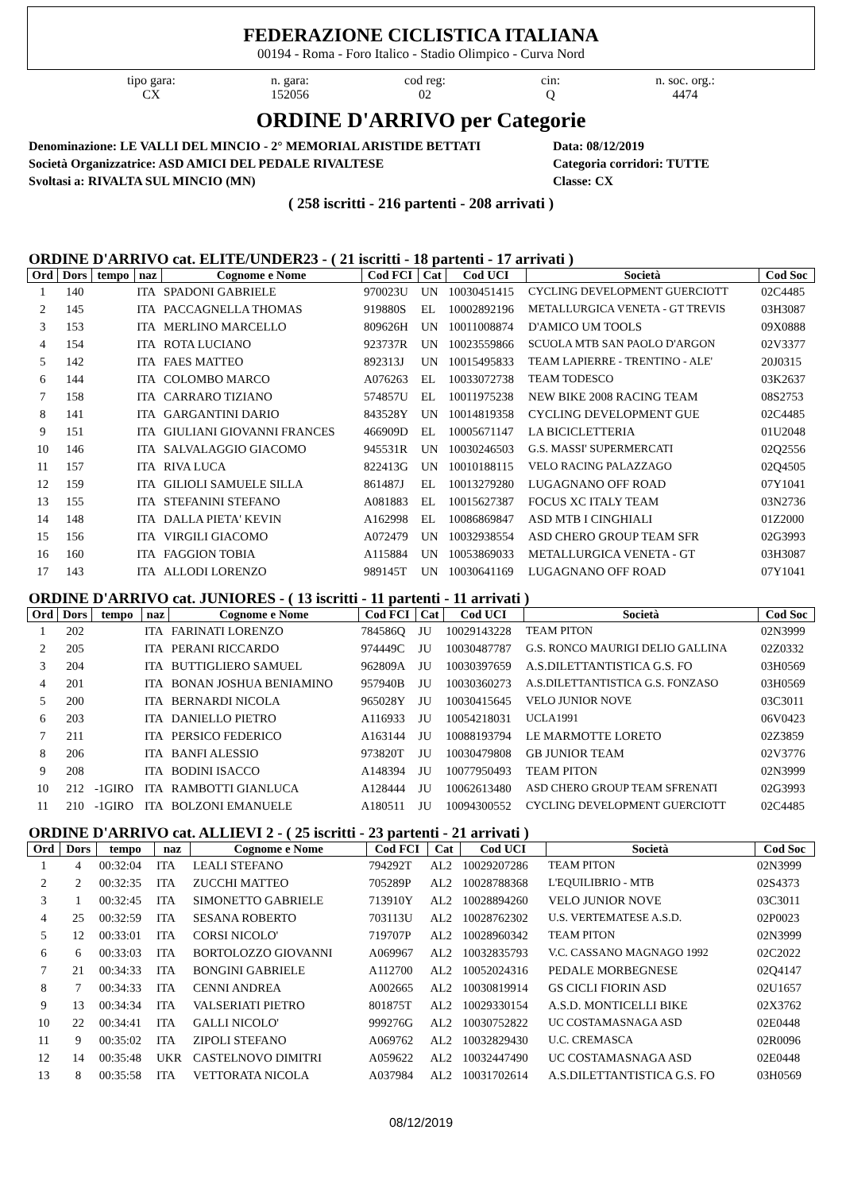FEDERAZIONE CICLISTICA ITALIANA
00194 - Roma - Foro Italico - Stadio Olimpico - Curva Nord
tipo gara:
CX
n. gara:
152056
cod reg:
02
cin:
Q
n. soc. org.:
4474
ORDINE D'ARRIVO per Categorie
Denominazione: LE VALLI DEL MINCIO - 2° MEMORIAL ARISTIDE BETTATI
Data: 08/12/2019
Società Organizzatrice: ASD AMICI DEL PEDALE RIVALTESE
Categoria corridori: TUTTE
Svoltasi a: RIVALTA SUL MINCIO (MN)
Classe: CX
( 258 iscritti - 216 partenti - 208 arrivati )
ORDINE D'ARRIVO cat. ELITE/UNDER23 - ( 21 iscritti - 18 partenti - 17 arrivati )
| Ord | Dors | tempo | naz | Cognome e Nome | Cod FCI | Cat | Cod UCI | Società | Cod Soc |
| --- | --- | --- | --- | --- | --- | --- | --- | --- | --- |
| 1 | 140 | | ITA | SPADONI GABRIELE | 970023U | UN | 10030451415 | CYCLING DEVELOPMENT GUERCIOTT | 02C4485 |
| 2 | 145 | | ITA | PACCAGNELLA THOMAS | 919880S | EL | 10002892196 | METALLURGICA VENETA - GT TREVIS | 03H3087 |
| 3 | 153 | | ITA | MERLINO MARCELLO | 809626H | UN | 10011008874 | D'AMICO UM TOOLS | 09X0888 |
| 4 | 154 | | ITA | ROTA LUCIANO | 923737R | UN | 10023559866 | SCUOLA MTB SAN PAOLO D'ARGON | 02V3377 |
| 5 | 142 | | ITA | FAES MATTEO | 892313J | UN | 10015495833 | TEAM LAPIERRE - TRENTINO - ALE' | 20J0315 |
| 6 | 144 | | ITA | COLOMBO MARCO | A076263 | EL | 10033072738 | TEAM TODESCO | 03K2637 |
| 7 | 158 | | ITA | CARRARO TIZIANO | 574857U | EL | 10011975238 | NEW BIKE 2008 RACING TEAM | 08S2753 |
| 8 | 141 | | ITA | GARGANTINI DARIO | 843528Y | UN | 10014819358 | CYCLING DEVELOPMENT GUE | 02C4485 |
| 9 | 151 | | ITA | GIULIANI GIOVANNI FRANCES | 466909D | EL | 10005671147 | LA BICICLETTERIA | 01U2048 |
| 10 | 146 | | ITA | SALVALAGGIO GIACOMO | 945531R | UN | 10030246503 | G.S. MASSI' SUPERMERCATI | 02Q2556 |
| 11 | 157 | | ITA | RIVA LUCA | 822413G | UN | 10010188115 | VELO RACING PALAZZAGO | 02Q4505 |
| 12 | 159 | | ITA | GILIOLI SAMUELE SILLA | 861487J | EL | 10013279280 | LUGAGNANO OFF ROAD | 07Y1041 |
| 13 | 155 | | ITA | STEFANINI STEFANO | A081883 | EL | 10015627387 | FOCUS XC ITALY TEAM | 03N2736 |
| 14 | 148 | | ITA | DALLA PIETA' KEVIN | A162998 | EL | 10086869847 | ASD MTB I CINGHIALI | 01Z2000 |
| 15 | 156 | | ITA | VIRGILI GIACOMO | A072479 | UN | 10032938554 | ASD CHERO GROUP TEAM SFR | 02G3993 |
| 16 | 160 | | ITA | FAGGION TOBIA | A115884 | UN | 10053869033 | METALLURGICA VENETA - GT | 03H3087 |
| 17 | 143 | | ITA | ALLODI LORENZO | 989145T | UN | 10030641169 | LUGAGNANO OFF ROAD | 07Y1041 |
ORDINE D'ARRIVO cat. JUNIORES - ( 13 iscritti - 11 partenti - 11 arrivati )
| Ord | Dors | tempo | naz | Cognome e Nome | Cod FCI | Cat | Cod UCI | Società | Cod Soc |
| --- | --- | --- | --- | --- | --- | --- | --- | --- | --- |
| 1 | 202 | | ITA | FARINATI LORENZO | 784586Q | JU | 10029143228 | TEAM PITON | 02N3999 |
| 2 | 205 | | ITA | PERANI RICCARDO | 974449C | JU | 10030487787 | G.S. RONCO MAURIGI DELIO GALLINA | 02Z0332 |
| 3 | 204 | | ITA | BUTTIGLIERO SAMUEL | 962809A | JU | 10030397659 | A.S.DILETTANTISTICA G.S. FO | 03H0569 |
| 4 | 201 | | ITA | BONAN JOSHUA BENIAMINO | 957940B | JU | 10030360273 | A.S.DILETTANTISTICA G.S. FONZASO | 03H0569 |
| 5 | 200 | | ITA | BERNARDI NICOLA | 965028Y | JU | 10030415645 | VELO JUNIOR NOVE | 03C3011 |
| 6 | 203 | | ITA | DANIELLO PIETRO | A116933 | JU | 10054218031 | UCLA1991 | 06V0423 |
| 7 | 211 | | ITA | PERSICO FEDERICO | A163144 | JU | 10088193794 | LE MARMOTTE LORETO | 02Z3859 |
| 8 | 206 | | ITA | BANFI ALESSIO | 973820T | JU | 10030479808 | GB JUNIOR TEAM | 02V3776 |
| 9 | 208 | | ITA | BODINI ISACCO | A148394 | JU | 10077950493 | TEAM PITON | 02N3999 |
| 10 | 212 | -1GIRO | ITA | RAMBOTTI GIANLUCA | A128444 | JU | 10062613480 | ASD CHERO GROUP TEAM SFRENATI | 02G3993 |
| 11 | 210 | -1GIRO | ITA | BOLZONI EMANUELE | A180511 | JU | 10094300552 | CYCLING DEVELOPMENT GUERCIOTT | 02C4485 |
ORDINE D'ARRIVO cat. ALLIEVI 2 - ( 25 iscritti - 23 partenti - 21 arrivati )
| Ord | Dors | tempo | naz | Cognome e Nome | Cod FCI | Cat | Cod UCI | Società | Cod Soc |
| --- | --- | --- | --- | --- | --- | --- | --- | --- | --- |
| 1 | 4 | 00:32:04 | ITA | LEALI STEFANO | 794292T | AL2 | 10029207286 | TEAM PITON | 02N3999 |
| 2 | 2 | 00:32:35 | ITA | ZUCCHI MATTEO | 705289P | AL2 | 10028788368 | L'EQUILIBRIO - MTB | 02S4373 |
| 3 | 1 | 00:32:45 | ITA | SIMONETTO GABRIELE | 713910Y | AL2 | 10028894260 | VELO JUNIOR NOVE | 03C3011 |
| 4 | 25 | 00:32:59 | ITA | SESANA ROBERTO | 703113U | AL2 | 10028762302 | U.S. VERTEMATESE A.S.D. | 02P0023 |
| 5 | 12 | 00:33:01 | ITA | CORSI NICOLO' | 719707P | AL2 | 10028960342 | TEAM PITON | 02N3999 |
| 6 | 6 | 00:33:03 | ITA | BORTOLOZZO GIOVANNI | A069967 | AL2 | 10032835793 | V.C. CASSANO MAGNAGO 1992 | 02C2022 |
| 7 | 21 | 00:34:33 | ITA | BONGINI GABRIELE | A112700 | AL2 | 10052024316 | PEDALE MORBEGNESE | 02Q4147 |
| 8 | 7 | 00:34:33 | ITA | CENNI ANDREA | A002665 | AL2 | 10030819914 | GS CICLI FIORIN ASD | 02U1657 |
| 9 | 13 | 00:34:34 | ITA | VALSERIATI PIETRO | 801875T | AL2 | 10029330154 | A.S.D. MONTICELLI BIKE | 02X3762 |
| 10 | 22 | 00:34:41 | ITA | GALLI NICOLO' | 999276G | AL2 | 10030752822 | UC COSTAMASNAGA ASD | 02E0448 |
| 11 | 9 | 00:35:02 | ITA | ZIPOLI STEFANO | A069762 | AL2 | 10032829430 | U.C. CREMASCA | 02R0096 |
| 12 | 14 | 00:35:48 | UKR | CASTELNOVO DIMITRI | A059622 | AL2 | 10032447490 | UC COSTAMASNAGA ASD | 02E0448 |
| 13 | 8 | 00:35:58 | ITA | VETTORATA NICOLA | A037984 | AL2 | 10031702614 | A.S.DILETTANTISTICA G.S. FO | 03H0569 |
08/12/2019